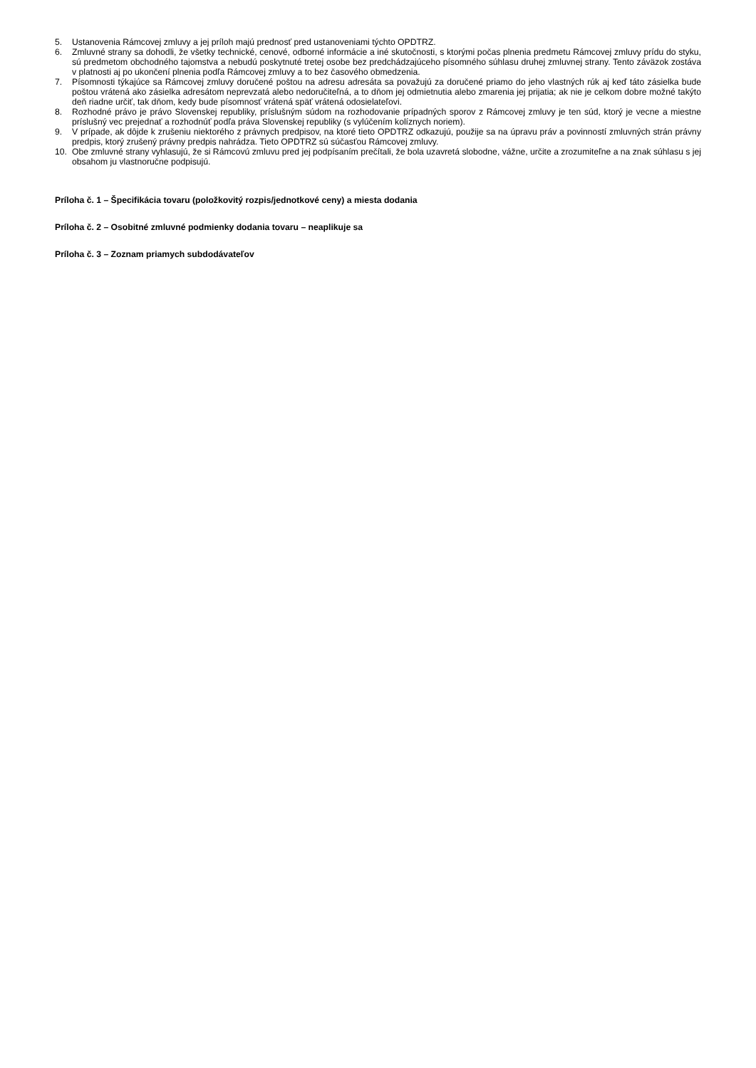5. Ustanovenia Rámcovej zmluvy a jej príloh majú prednosť pred ustanoveniami týchto OPDTRZ.
6. Zmluvné strany sa dohodli, že všetky technické, cenové, odborné informácie a iné skutočnosti, s ktorými počas plnenia predmetu Rámcovej zmluvy prídu do styku, sú predmetom obchodného tajomstva a nebudú poskytnuté tretej osobe bez predchádzajúceho písomného súhlasu druhej zmluvnej strany. Tento záväzok zostáva v platnosti aj po ukončení plnenia podľa Rámcovej zmluvy a to bez časového obmedzenia.
7. Písomnosti týkajúce sa Rámcovej zmluvy doručené poštou na adresu adresáta sa považujú za doručené priamo do jeho vlastných rúk aj keď táto zásielka bude poštou vrátená ako zásielka adresátom neprevzatá alebo nedoručiteľná, a to dňom jej odmietnutia alebo zmarenia jej prijatia; ak nie je celkom dobre možné takýto deň riadne určiť, tak dňom, kedy bude písomnosť vrátená späť vrátená odosielateľovi.
8. Rozhodné právo je právo Slovenskej republiky, príslušným súdom na rozhodovanie prípadných sporov z Rámcovej zmluvy je ten súd, ktorý je vecne a miestne príslušný vec prejednať a rozhodnúť podľa práva Slovenskej republiky (s vylúčením kolíznych noriem).
9. V prípade, ak dôjde k zrušeniu niektorého z právnych predpisov, na ktoré tieto OPDTRZ odkazujú, použije sa na úpravu práv a povinností zmluvných strán právny predpis, ktorý zrušený právny predpis nahrádza. Tieto OPDTRZ sú súčasťou Rámcovej zmluvy.
10. Obe zmluvné strany vyhlasujú, že si Rámcovú zmluvu pred jej podpísaním prečítali, že bola uzavretá slobodne, vážne, určite a zrozumiteľne a na znak súhlasu s jej obsahom ju vlastnoručne podpisujú.
Príloha č. 1 – Špecifikácia tovaru (položkovitý rozpis/jednotkové ceny) a miesta dodania
Príloha č. 2 – Osobitné zmluvné podmienky dodania tovaru – neaplikuje sa
Príloha č. 3 – Zoznam priamych subdodávateľov